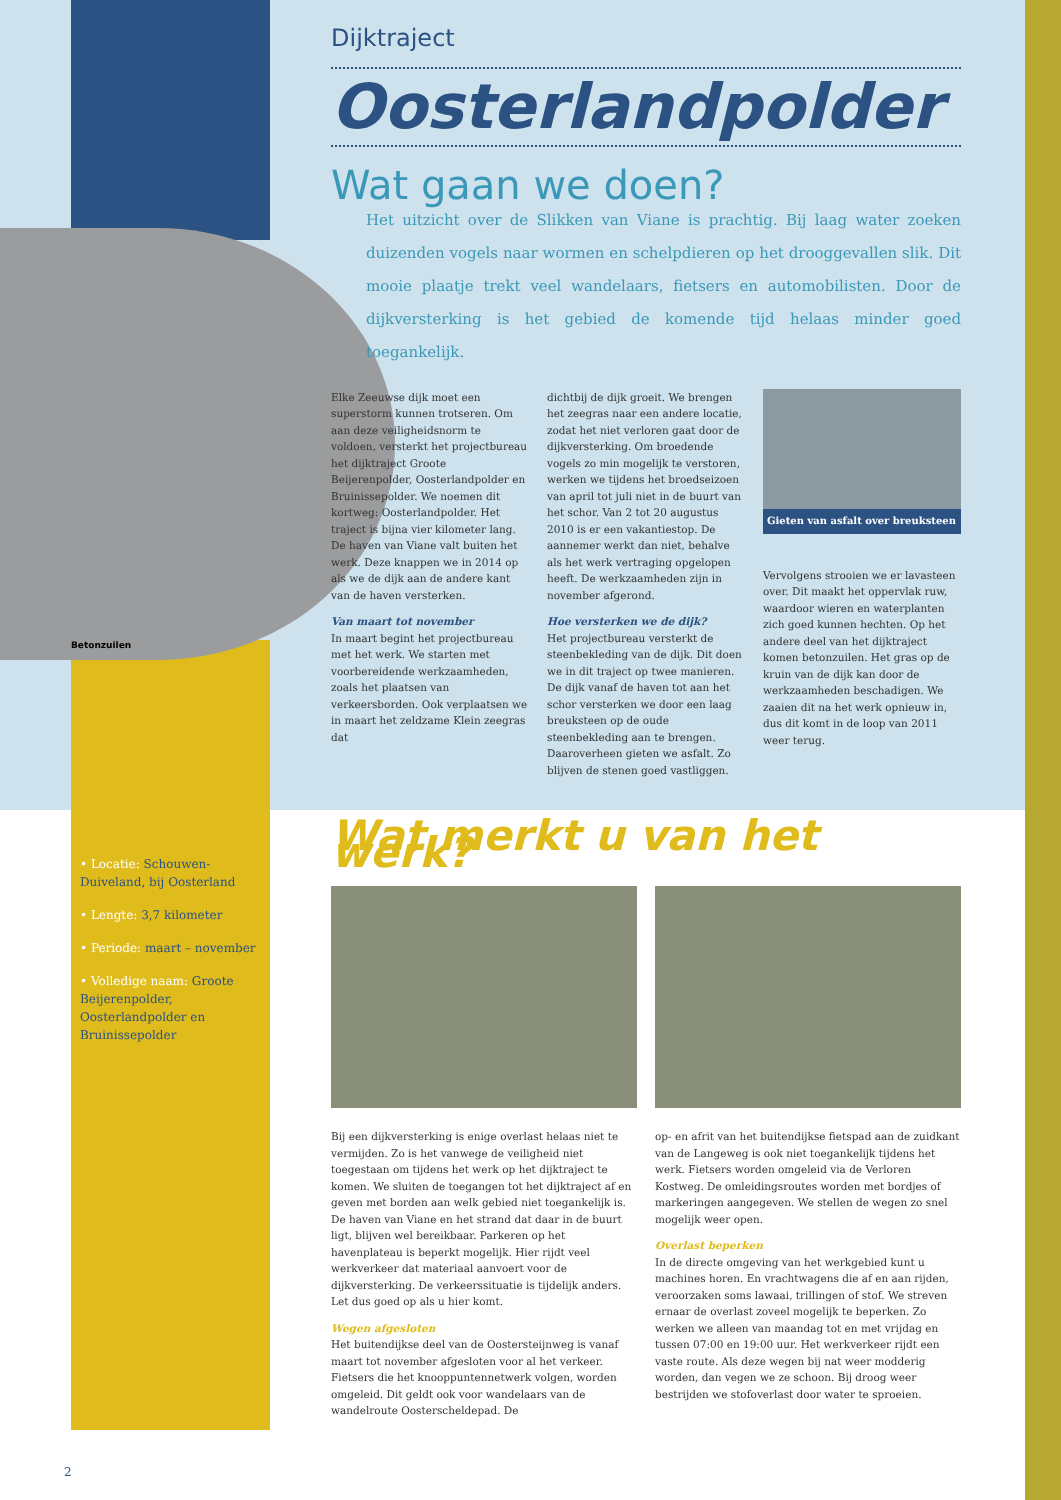Betonzuilen
Dijktraject
Oosterlandpolder
Wat gaan we doen?
Het uitzicht over de Slikken van Viane is prachtig. Bij laag water zoeken duizenden vogels naar wormen en schelpdieren op het drooggevallen slik. Dit mooie plaatje trekt veel wandelaars, fietsers en automobilisten. Door de dijkversterking is het gebied de komende tijd helaas minder goed toegankelijk.
Elke Zeeuwse dijk moet een superstorm kunnen trotseren. Om aan deze veiligheidsnorm te voldoen, versterkt het projectbureau het dijktraject Groote Beijerenpolder, Oosterlandpolder en Bruinissepolder. We noemen dit kortweg: Oosterlandpolder. Het traject is bijna vier kilometer lang. De haven van Viane valt buiten het werk. Deze knappen we in 2014 op als we de dijk aan de andere kant van de haven versterken.
Van maart tot november
In maart begint het projectbureau met het werk. We starten met voorbereidende werkzaamheden, zoals het plaatsen van verkeersborden. Ook verplaatsen we in maart het zeldzame Klein zeegras dat
dichtbij de dijk groeit. We brengen het zeegras naar een andere locatie, zodat het niet verloren gaat door de dijkversterking. Om broedende vogels zo min mogelijk te verstoren, werken we tijdens het broedseizoen van april tot juli niet in de buurt van het schor. Van 2 tot 20 augustus 2010 is er een vakantiestop. De aannemer werkt dan niet, behalve als het werk vertraging opgelopen heeft. De werkzaamheden zijn in november afgerond.
Hoe versterken we de dijk?
Het projectbureau versterkt de steenbekleding van de dijk. Dit doen we in dit traject op twee manieren. De dijk vanaf de haven tot aan het schor versterken we door een laag breuksteen op de oude steenbekleding aan te brengen. Daaroverheen gieten we asfalt. Zo blijven de stenen goed vastliggen.
Gieten van asfalt over breuksteen
Vervolgens strooien we er lavasteen over. Dit maakt het oppervlak ruw, waardoor wieren en waterplanten zich goed kunnen hechten. Op het andere deel van het dijktraject komen betonzuilen. Het gras op de kruin van de dijk kan door de werkzaamheden beschadigen. We zaaien dit na het werk opnieuw in, dus dit komt in de loop van 2011 weer terug.
Wat merkt u van het werk?
Bij een dijkversterking is enige overlast helaas niet te vermijden. Zo is het vanwege de veiligheid niet toegestaan om tijdens het werk op het dijktraject te komen. We sluiten de toegangen tot het dijktraject af en geven met borden aan welk gebied niet toegankelijk is. De haven van Viane en het strand dat daar in de buurt ligt, blijven wel bereikbaar. Parkeren op het havenplateau is beperkt mogelijk. Hier rijdt veel werkverkeer dat materiaal aanvoert voor de dijkversterking. De verkeerssituatie is tijdelijk anders. Let dus goed op als u hier komt.
Wegen afgesloten
Het buitendijkse deel van de Oostersteijnweg is vanaf maart tot november afgesloten voor al het verkeer. Fietsers die het knooppuntennetwerk volgen, worden omgeleid. Dit geldt ook voor wandelaars van de wandelroute Oosterscheldepad. De
op- en afrit van het buitendijkse fietspad aan de zuidkant van de Langeweg is ook niet toegankelijk tijdens het werk. Fietsers worden omgeleid via de Verloren Kostweg. De omleidingsroutes worden met bordjes of markeringen aangegeven. We stellen de wegen zo snel mogelijk weer open.
Overlast beperken
In de directe omgeving van het werkgebied kunt u machines horen. En vrachtwagens die af en aan rijden, veroorzaken soms lawaai, trillingen of stof. We streven ernaar de overlast zoveel mogelijk te beperken. Zo werken we alleen van maandag tot en met vrijdag en tussen 07:00 en 19:00 uur. Het werkverkeer rijdt een vaste route. Als deze wegen bij nat weer modderig worden, dan vegen we ze schoon. Bij droog weer bestrijden we stofoverlast door water te sproeien.
• Locatie: Schouwen-Duiveland, bij Oosterland
• Lengte: 3,7 kilometer
• Periode: maart – november
• Volledige naam: Groote Beijerenpolder, Oosterlandpolder en Bruinissepolder
2